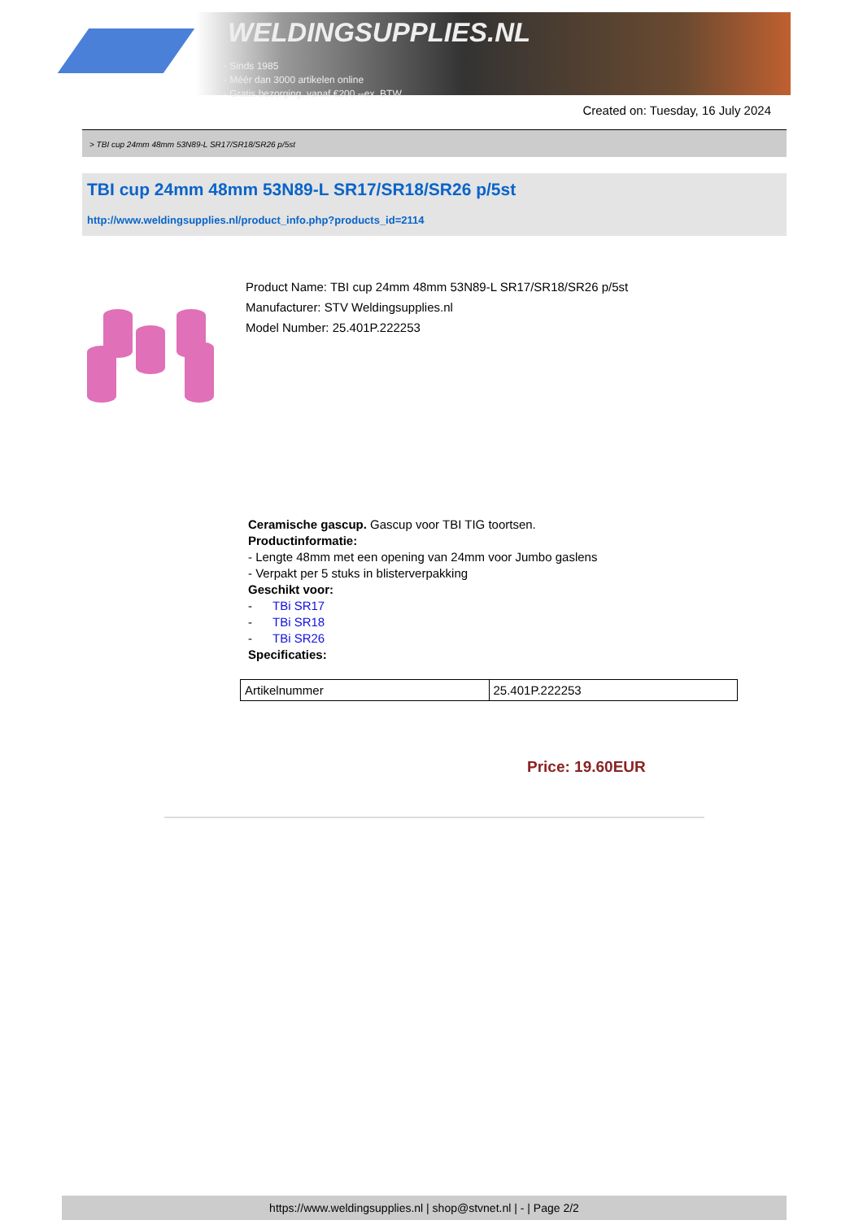WELDINGSUPPLIES.NL
- Sinds 1985
- Méér dan 3000 artikelen online
- Gratis bezorging, vanaf €200,--ex. BTW
Created on: Tuesday, 16 July 2024
> TBI cup 24mm 48mm 53N89-L SR17/SR18/SR26 p/5st
TBI cup 24mm 48mm 53N89-L SR17/SR18/SR26 p/5st
http://www.weldingsupplies.nl/product_info.php?products_id=2114
Product Name: TBI cup 24mm 48mm 53N89-L SR17/SR18/SR26 p/5st
Manufacturer: STV Weldingsupplies.nl
Model Number: 25.401P.222253
Ceramische gascup. Gascup voor TBI TIG toortsen.
Productinformatie:
- Lengte 48mm met een opening van 24mm voor Jumbo gaslens
- Verpakt per 5 stuks in blisterverpakking
Geschikt voor:
- TBi SR17
- TBi SR18
- TBi SR26
Specificaties:
| Artikelnummer | 25.401P.222253 |
Price: 19.60EUR
https://www.weldingsupplies.nl | shop@stvnet.nl | - | Page 2/2